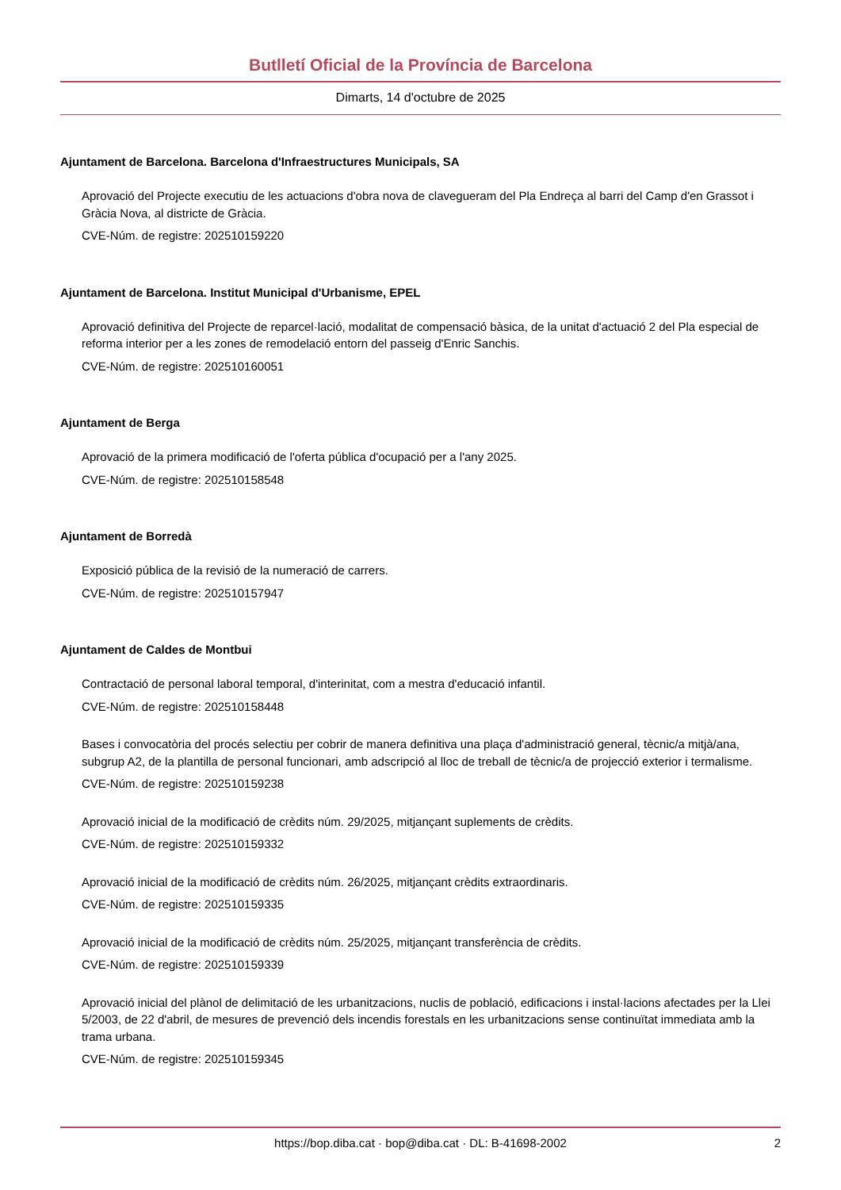Butlletí Oficial de la Província de Barcelona
Dimarts, 14 d'octubre de 2025
Ajuntament de Barcelona. Barcelona d'Infraestructures Municipals, SA
Aprovació del Projecte executiu de les actuacions d'obra nova de clavegueram del Pla Endreça al barri del Camp d'en Grassot i Gràcia Nova, al districte de Gràcia.
CVE-Núm. de registre: 202510159220
Ajuntament de Barcelona. Institut Municipal d'Urbanisme, EPEL
Aprovació definitiva del Projecte de reparcel·lació, modalitat de compensació bàsica, de la unitat d'actuació 2 del Pla especial de reforma interior per a les zones de remodelació entorn del passeig d'Enric Sanchis.
CVE-Núm. de registre: 202510160051
Ajuntament de Berga
Aprovació de la primera modificació de l'oferta pública d'ocupació per a l'any 2025.
CVE-Núm. de registre: 202510158548
Ajuntament de Borredà
Exposició pública de la revisió de la numeració de carrers.
CVE-Núm. de registre: 202510157947
Ajuntament de Caldes de Montbui
Contractació de personal laboral temporal, d'interinitat, com a mestra d'educació infantil.
CVE-Núm. de registre: 202510158448
Bases i convocatòria del procés selectiu per cobrir de manera definitiva una plaça d'administració general, tècnic/a mitjà/ana, subgrup A2, de la plantilla de personal funcionari, amb adscripció al lloc de treball de tècnic/a de projecció exterior i termalisme.
CVE-Núm. de registre: 202510159238
Aprovació inicial de la modificació de crèdits núm. 29/2025, mitjançant suplements de crèdits.
CVE-Núm. de registre: 202510159332
Aprovació inicial de la modificació de crèdits núm. 26/2025, mitjançant crèdits extraordinaris.
CVE-Núm. de registre: 202510159335
Aprovació inicial de la modificació de crèdits núm. 25/2025, mitjançant transferència de crèdits.
CVE-Núm. de registre: 202510159339
Aprovació inicial del plànol de delimitació de les urbanitzacions, nuclis de població, edificacions i instal·lacions afectades per la Llei 5/2003, de 22 d'abril, de mesures de prevenció dels incendis forestals en les urbanitzacions sense continuïtat immediata amb la trama urbana.
CVE-Núm. de registre: 202510159345
https://bop.diba.cat · bop@diba.cat · DL: B-41698-2002 2